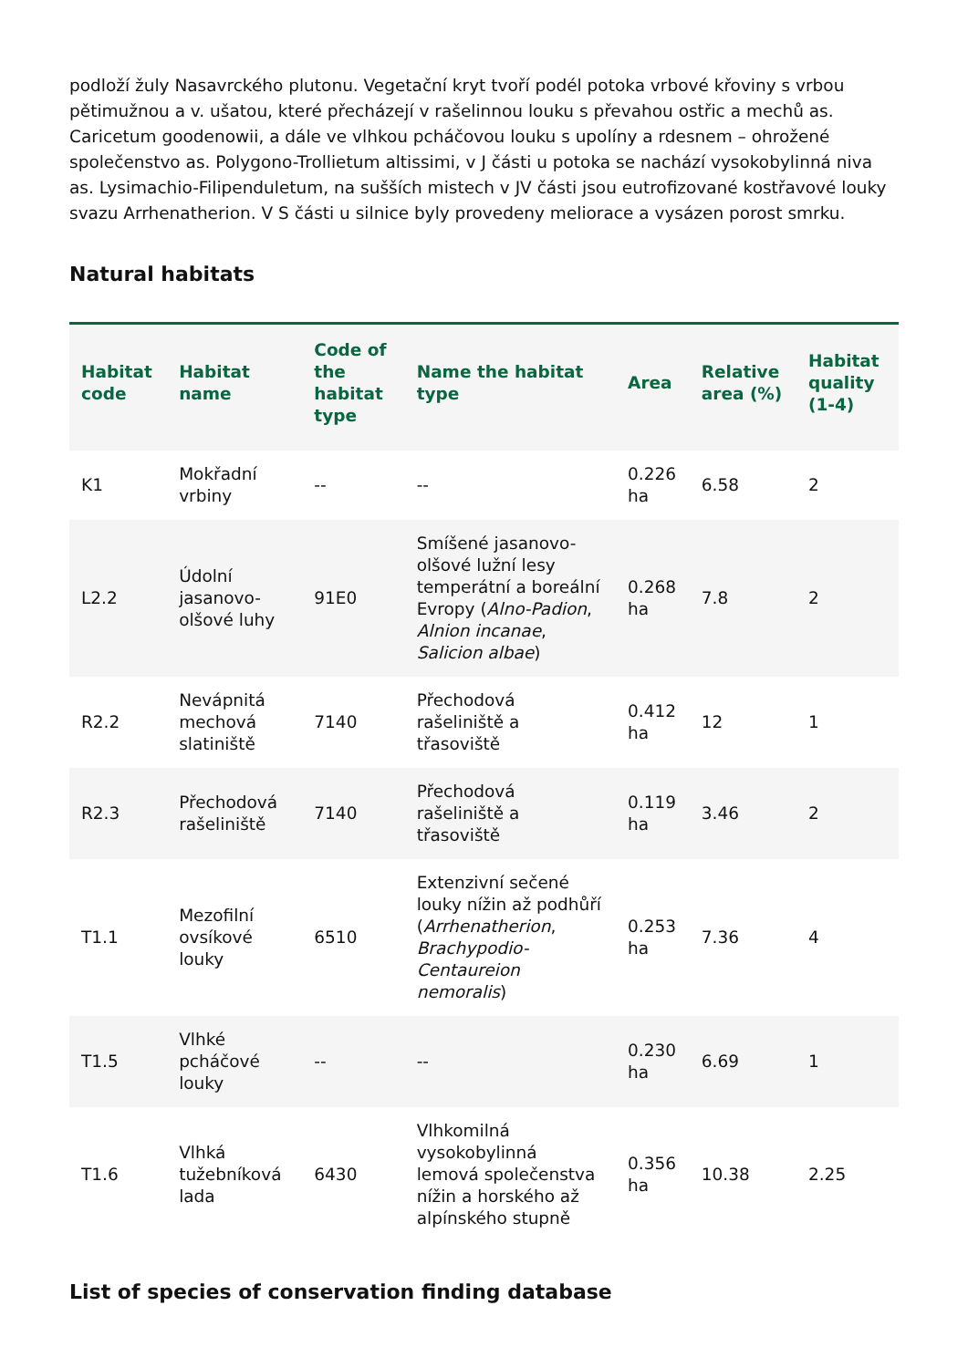podloží žuly Nasavrckého plutonu. Vegetační kryt tvoří podél potoka vrbové křoviny s vrbou pětimužnou a v. ušatou, které přecházejí v rašelinnou louku s převahou ostřic a mechů as. Caricetum goodenowii, a dále ve vlhkou pcháčovou louku s upolíny a rdesnem – ohrožené společenstvo as. Polygono-Trollietum altissimi, v J části u potoka se nachází vysokobylinná niva as. Lysimachio-Filipenduletum, na sušších mistech v JV části jsou eutrofizované kostřavové louky svazu Arrhenatherion. V S části u silnice byly provedeny meliorace a vysázen porost smrku.
Natural habitats
| Habitat code | Habitat name | Code of the habitat type | Name the habitat type | Area | Relative area (%) | Habitat quality (1-4) |
| --- | --- | --- | --- | --- | --- | --- |
| K1 | Mokřadní vrbiny | -- | -- | 0.226 ha | 6.58 | 2 |
| L2.2 | Údolní jasanovo-olšové luhy | 91E0 | Smíšené jasanovo-olšové lužní lesy temperátní a boreální Evropy ( Alno-Padion , Alnion incanae , Salicion albae ) | 0.268 ha | 7.8 | 2 |
| R2.2 | Nevápnitá mechová slatiniště | 7140 | Přechodová rašeliniště a třasoviště | 0.412 ha | 12 | 1 |
| R2.3 | Přechodová rašeliniště | 7140 | Přechodová rašeliniště a třasoviště | 0.119 ha | 3.46 | 2 |
| T1.1 | Mezofilní ovsíkové louky | 6510 | Extenzivní sečené louky nížin až podhůří ( Arrhenatherion , Brachypodio-Centaureion nemoralis ) | 0.253 ha | 7.36 | 4 |
| T1.5 | Vlhké pcháčové louky | -- | -- | 0.230 ha | 6.69 | 1 |
| T1.6 | Vlhká tužebníková lada | 6430 | Vlhkomilná vysokobylinná lemová společenstva nížin a horského až alpínského stupně | 0.356 ha | 10.38 | 2.25 |
List of species of conservation finding database